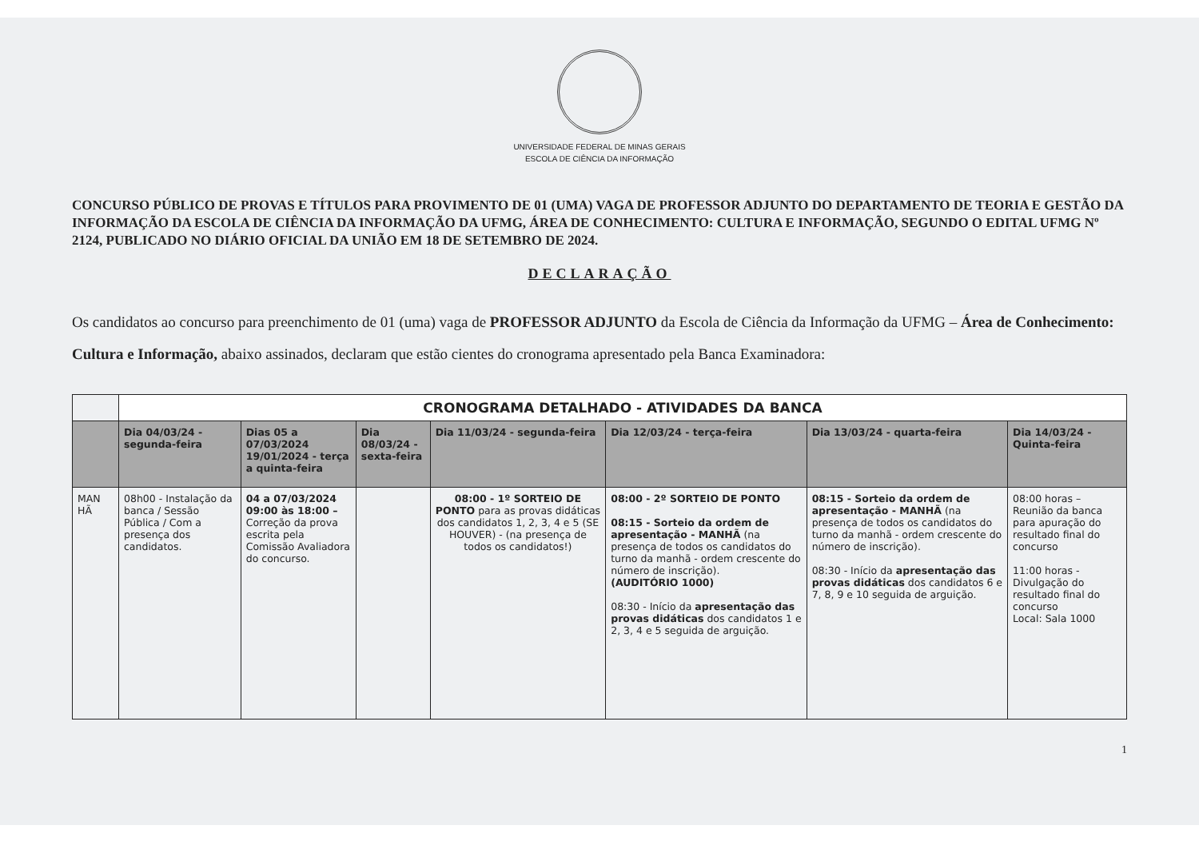UNIVERSIDADE FEDERAL DE MINAS GERAIS
ESCOLA DE CIÊNCIA DA INFORMAÇÃO
CONCURSO PÚBLICO DE PROVAS E TÍTULOS PARA PROVIMENTO DE 01 (UMA) VAGA DE PROFESSOR ADJUNTO DO DEPARTAMENTO DE TEORIA E GESTÃO DA INFORMAÇÃO DA ESCOLA DE CIÊNCIA DA INFORMAÇÃO DA UFMG, ÁREA DE CONHECIMENTO: CULTURA E INFORMAÇÃO, SEGUNDO O EDITAL UFMG Nº 2124, PUBLICADO NO DIÁRIO OFICIAL DA UNIÃO EM 18 DE SETEMBRO DE 2024.
DECLARAÇÃO
Os candidatos ao concurso para preenchimento de 01 (uma) vaga de PROFESSOR ADJUNTO da Escola de Ciência da Informação da UFMG – Área de Conhecimento: Cultura e Informação, abaixo assinados, declaram que estão cientes do cronograma apresentado pela Banca Examinadora:
| | CRONOGRAMA DETALHADO - ATIVIDADES DA BANCA | | | | | | |
| | Dia 04/03/24 - segunda-feira | Dias 05 a 07/03/2024 19/01/2024 - terça a quinta-feira | Dia 08/03/24 - sexta-feira | Dia 11/03/24 - segunda-feira | Dia 12/03/24 - terça-feira | Dia 13/03/24 - quarta-feira | Dia 14/03/24 - Quinta-feira |
| MAN HÃ | 08h00 - Instalação da banca / Sessão Pública / Com a presença dos candidatos. | 04 a 07/03/2024 09:00 às 18:00 – Correção da prova escrita pela Comissão Avaliadora do concurso. | | 08:00 - 1º SORTEIO DE PONTO para as provas didáticas dos candidatos 1, 2, 3, 4 e 5 (SE HOUVER) - (na presença de todos os candidatos!) | 08:00 - 2º SORTEIO DE PONTO 08:15 - Sorteio da ordem de apresentação - MANHÃ (na presença de todos os candidatos do turno da manhã - ordem crescente do número de inscrição). (AUDITÓRIO 1000) 08:30 - Início da apresentação das provas didáticas dos candidatos 1 e 2, 3, 4 e 5 seguida de arguição. | 08:15 - Sorteio da ordem de apresentação - MANHÃ (na presença de todos os candidatos do turno da manhã - ordem crescente do número de inscrição). 08:30 - Início da apresentação das provas didáticas dos candidatos 6 e 7, 8, 9 e 10 seguida de arguição. | 08:00 horas – Reunião da banca para apuração do resultado final do concurso 11:00 horas - Divulgação do resultado final do concurso Local: Sala 1000 |
1